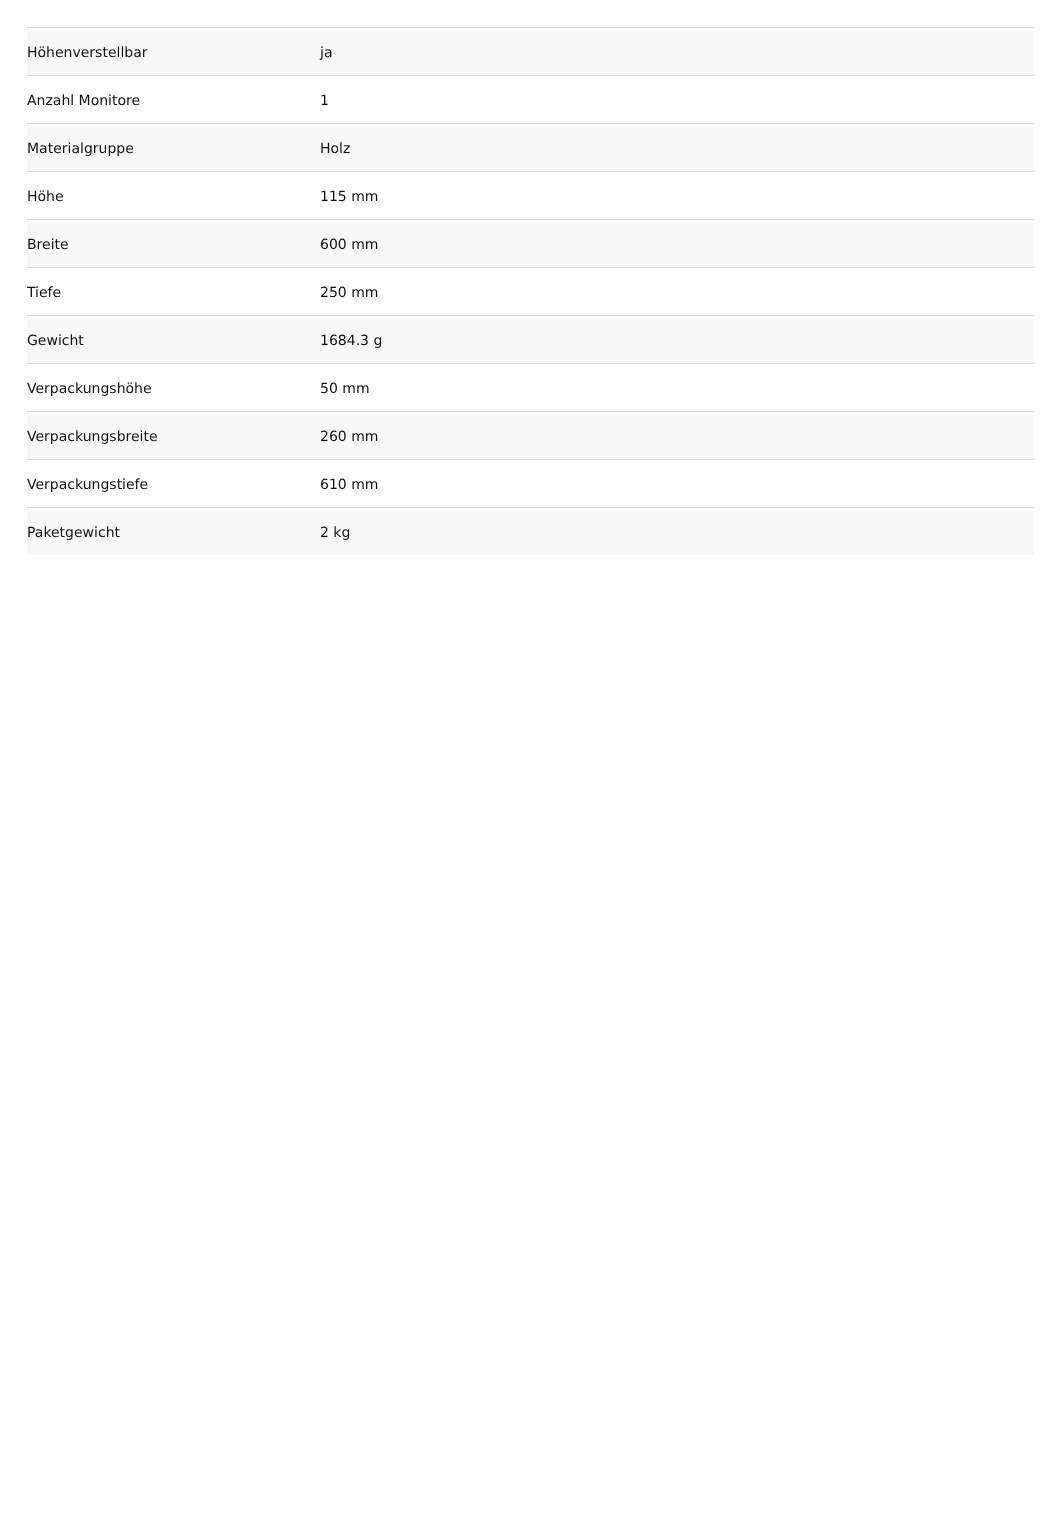| Höhenverstellbar | ja |
| Anzahl Monitore | 1 |
| Materialgruppe | Holz |
| Höhe | 115 mm |
| Breite | 600 mm |
| Tiefe | 250 mm |
| Gewicht | 1684.3 g |
| Verpackungshöhe | 50 mm |
| Verpackungsbreite | 260 mm |
| Verpackungstiefe | 610 mm |
| Paketgewicht | 2 kg |